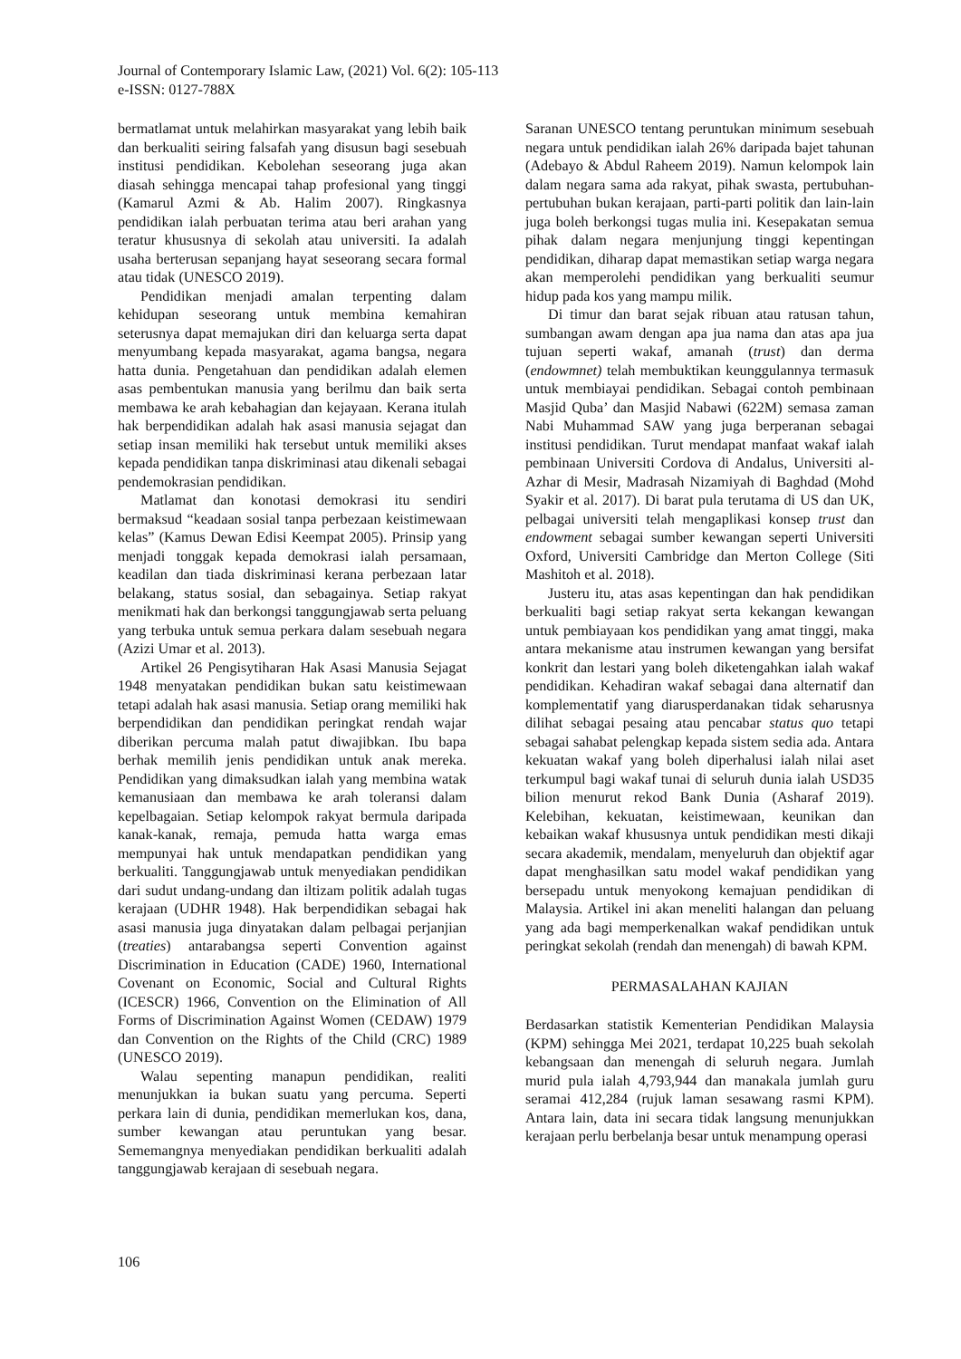Journal of Contemporary Islamic Law, (2021) Vol. 6(2): 105-113
e-ISSN: 0127-788X
bermatlamat untuk melahirkan masyarakat yang lebih baik dan berkualiti seiring falsafah yang disusun bagi sesebuah institusi pendidikan. Kebolehan seseorang juga akan diasah sehingga mencapai tahap profesional yang tinggi (Kamarul Azmi & Ab. Halim 2007). Ringkasnya pendidikan ialah perbuatan terima atau beri arahan yang teratur khususnya di sekolah atau universiti. Ia adalah usaha berterusan sepanjang hayat seseorang secara formal atau tidak (UNESCO 2019).
Pendidikan menjadi amalan terpenting dalam kehidupan seseorang untuk membina kemahiran seterusnya dapat memajukan diri dan keluarga serta dapat menyumbang kepada masyarakat, agama bangsa, negara hatta dunia. Pengetahuan dan pendidikan adalah elemen asas pembentukan manusia yang berilmu dan baik serta membawa ke arah kebahagian dan kejayaan. Kerana itulah hak berpendidikan adalah hak asasi manusia sejagat dan setiap insan memiliki hak tersebut untuk memiliki akses kepada pendidikan tanpa diskriminasi atau dikenali sebagai pendemokrasian pendidikan.
Matlamat dan konotasi demokrasi itu sendiri bermaksud “keadaan sosial tanpa perbezaan keistimewaan kelas” (Kamus Dewan Edisi Keempat 2005). Prinsip yang menjadi tonggak kepada demokrasi ialah persamaan, keadilan dan tiada diskriminasi kerana perbezaan latar belakang, status sosial, dan sebagainya. Setiap rakyat menikmati hak dan berkongsi tanggungjawab serta peluang yang terbuka untuk semua perkara dalam sesebuah negara (Azizi Umar et al. 2013).
Artikel 26 Pengisytiharan Hak Asasi Manusia Sejagat 1948 menyatakan pendidikan bukan satu keistimewaan tetapi adalah hak asasi manusia. Setiap orang memiliki hak berpendidikan dan pendidikan peringkat rendah wajar diberikan percuma malah patut diwajibkan. Ibu bapa berhak memilih jenis pendidikan untuk anak mereka. Pendidikan yang dimaksudkan ialah yang membina watak kemanusiaan dan membawa ke arah toleransi dalam kepelbagaian. Setiap kelompok rakyat bermula daripada kanak-kanak, remaja, pemuda hatta warga emas mempunyai hak untuk mendapatkan pendidikan yang berkualiti. Tanggungjawab untuk menyediakan pendidikan dari sudut undang-undang dan iltizam politik adalah tugas kerajaan (UDHR 1948). Hak berpendidikan sebagai hak asasi manusia juga dinyatakan dalam pelbagai perjanjian (treaties) antarabangsa seperti Convention against Discrimination in Education (CADE) 1960, International Covenant on Economic, Social and Cultural Rights (ICESCR) 1966, Convention on the Elimination of All Forms of Discrimination Against Women (CEDAW) 1979 dan Convention on the Rights of the Child (CRC) 1989 (UNESCO 2019).
Walau sepenting manapun pendidikan, realiti menunjukkan ia bukan suatu yang percuma. Seperti perkara lain di dunia, pendidikan memerlukan kos, dana, sumber kewangan atau peruntukan yang besar. Sememangnya menyediakan pendidikan berkualiti adalah tanggungjawab kerajaan di sesebuah negara.
Saranan UNESCO tentang peruntukan minimum sesebuah negara untuk pendidikan ialah 26% daripada bajet tahunan (Adebayo & Abdul Raheem 2019). Namun kelompok lain dalam negara sama ada rakyat, pihak swasta, pertubuhan-pertubuhan bukan kerajaan, parti-parti politik dan lain-lain juga boleh berkongsi tugas mulia ini. Kesepakatan semua pihak dalam negara menjunjung tinggi kepentingan pendidikan, diharap dapat memastikan setiap warga negara akan memperolehi pendidikan yang berkualiti seumur hidup pada kos yang mampu milik.
Di timur dan barat sejak ribuan atau ratusan tahun, sumbangan awam dengan apa jua nama dan atas apa jua tujuan seperti wakaf, amanah (trust) dan derma (endowmnet) telah membuktikan keunggulannya termasuk untuk membiayai pendidikan. Sebagai contoh pembinaan Masjid Quba’ dan Masjid Nabawi (622M) semasa zaman Nabi Muhammad SAW yang juga berperanan sebagai institusi pendidikan. Turut mendapat manfaat wakaf ialah pembinaan Universiti Cordova di Andalus, Universiti al-Azhar di Mesir, Madrasah Nizamiyah di Baghdad (Mohd Syakir et al. 2017). Di barat pula terutama di US dan UK, pelbagai universiti telah mengaplikasi konsep trust dan endowment sebagai sumber kewangan seperti Universiti Oxford, Universiti Cambridge dan Merton College (Siti Mashitoh et al. 2018).
Justeru itu, atas asas kepentingan dan hak pendidikan berkualiti bagi setiap rakyat serta kekangan kewangan untuk pembiayaan kos pendidikan yang amat tinggi, maka antara mekanisme atau instrumen kewangan yang bersifat konkrit dan lestari yang boleh diketengahkan ialah wakaf pendidikan. Kehadiran wakaf sebagai dana alternatif dan komplementatif yang diarusperdanakan tidak seharusnya dilihat sebagai pesaing atau pencabar status quo tetapi sebagai sahabat pelengkap kepada sistem sedia ada. Antara kekuatan wakaf yang boleh diperhalusi ialah nilai aset terkumpul bagi wakaf tunai di seluruh dunia ialah USD35 bilion menurut rekod Bank Dunia (Asharaf 2019). Kelebihan, kekuatan, keistimewaan, keunikan dan kebaikan wakaf khususnya untuk pendidikan mesti dikaji secara akademik, mendalam, menyeluruh dan objektif agar dapat menghasilkan satu model wakaf pendidikan yang bersepadu untuk menyokong kemajuan pendidikan di Malaysia. Artikel ini akan meneliti halangan dan peluang yang ada bagi memperkenalkan wakaf pendidikan untuk peringkat sekolah (rendah dan menengah) di bawah KPM.
PERMASALAHAN KAJIAN
Berdasarkan statistik Kementerian Pendidikan Malaysia (KPM) sehingga Mei 2021, terdapat 10,225 buah sekolah kebangsaan dan menengah di seluruh negara. Jumlah murid pula ialah 4,793,944 dan manakala jumlah guru seramai 412,284 (rujuk laman sesawang rasmi KPM). Antara lain, data ini secara tidak langsung menunjukkan kerajaan perlu berbelanja besar untuk menampung operasi
106